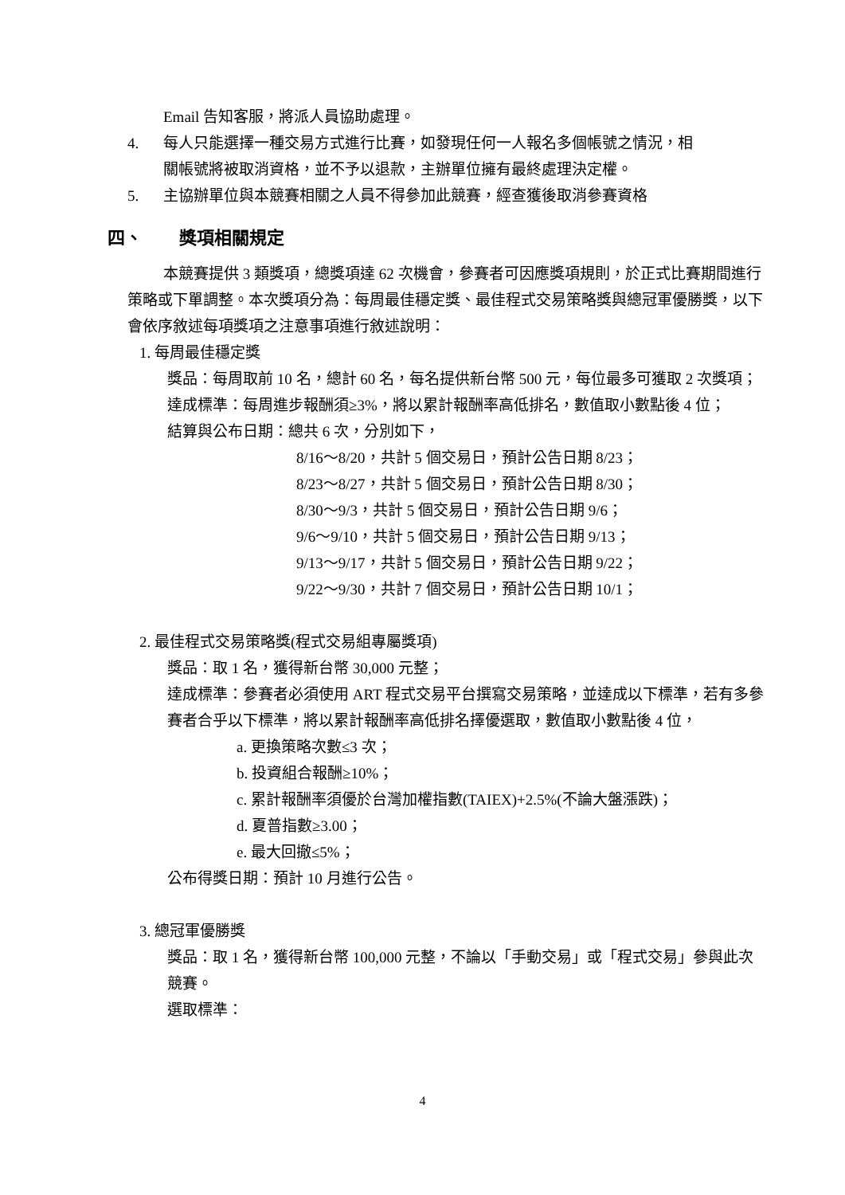Email 告知客服，將派人員協助處理。
4. 每人只能選擇一種交易方式進行比賽，如發現任何一人報名多個帳號之情況，相
關帳號將被取消資格，並不予以退款，主辦單位擁有最終處理決定權。
5. 主協辦單位與本競賽相關之人員不得參加此競賽，經查獲後取消參賽資格
四、 獎項相關規定
本競賽提供 3 類獎項，總獎項達 62 次機會，參賽者可因應獎項規則，於正式比賽期間進行策略或下單調整。本次獎項分為：每周最佳穩定獎、最佳程式交易策略獎與總冠軍優勝獎，以下會依序敘述每項獎項之注意事項進行敘述說明：
1. 每周最佳穩定獎
獎品：每周取前 10 名，總計 60 名，每名提供新台幣 500 元，每位最多可獲取 2 次獎項；
達成標準：每周進步報酬須≥3%，將以累計報酬率高低排名，數值取小數點後 4 位；
結算與公布日期：總共 6 次，分別如下，
8/16～8/20，共計 5 個交易日，預計公告日期 8/23；
8/23～8/27，共計 5 個交易日，預計公告日期 8/30；
8/30～9/3，共計 5 個交易日，預計公告日期 9/6；
9/6～9/10，共計 5 個交易日，預計公告日期 9/13；
9/13～9/17，共計 5 個交易日，預計公告日期 9/22；
9/22～9/30，共計 7 個交易日，預計公告日期 10/1；
2. 最佳程式交易策略獎(程式交易組專屬獎項)
獎品：取 1 名，獲得新台幣 30,000 元整；
達成標準：參賽者必須使用 ART 程式交易平台撰寫交易策略，並達成以下標準，若有多參賽者合乎以下標準，將以累計報酬率高低排名擇優選取，數值取小數點後 4 位，
a. 更換策略次數≤3 次；
b. 投資組合報酬≥10%；
c. 累計報酬率須優於台灣加權指數(TAIEX)+2.5%(不論大盤漲跌)；
d. 夏普指數≥3.00；
e. 最大回撤≤5%；
公布得獎日期：預計 10 月進行公告。
3. 總冠軍優勝獎
獎品：取 1 名，獲得新台幣 100,000 元整，不論以「手動交易」或「程式交易」參與此次競賽。
選取標準：
4